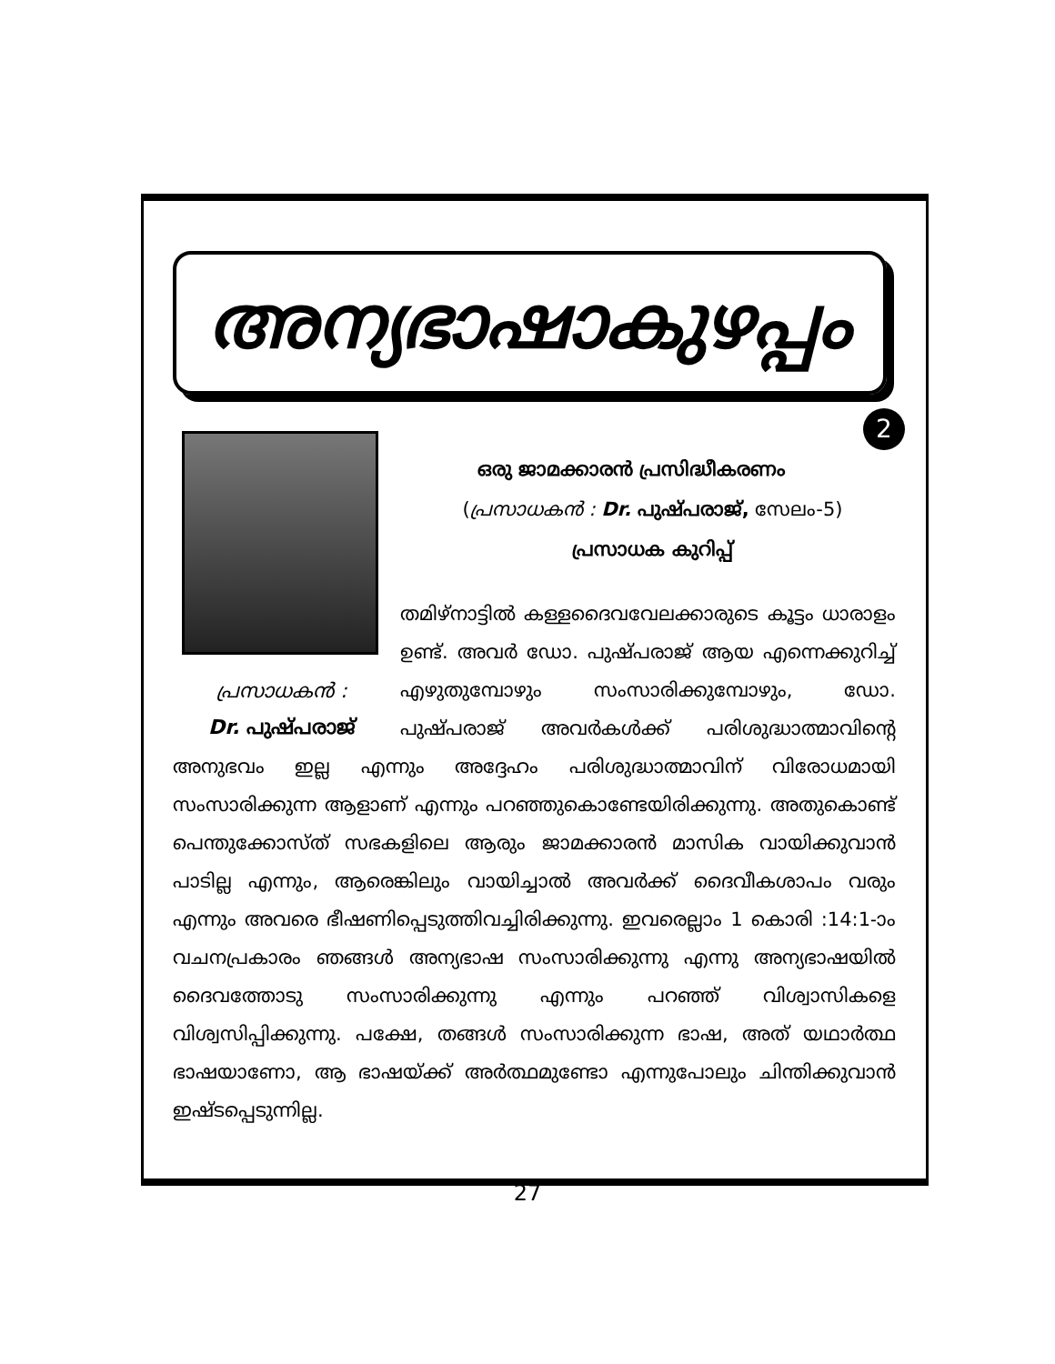അന്യഭാഷാകുഴപ്പം
2
പ്രസാധകൻ :
Dr. പുഷ്പരാജ്
ഒരു ജാമക്കാരൻ പ്രസിദ്ധീകരണം
(പ്രസാധകൻ : Dr. പുഷ്പരാജ്, സേലം-5)
പ്രസാധക കുറിപ്പ്
തമിഴ്നാട്ടിൽ കള്ളദൈവവേലക്കാരുടെ കൂട്ടം ധാരാളം ഉണ്ട്. അവർ ഡോ. പുഷ്പരാജ് ആയ എന്നെക്കുറിച്ച് എഴുതുമ്പോഴും സംസാരിക്കുമ്പോഴും, ഡോ. പുഷ്പരാജ് അവർകൾക്ക് പരിശുദ്ധാത്മാവിന്റെ അനുഭവം ഇല്ല എന്നും അദ്ദേഹം പരിശുദ്ധാത്മാവിന് വിരോധമായി സംസാരിക്കുന്ന ആളാണ് എന്നും പറഞ്ഞുകൊണ്ടേയിരിക്കുന്നു. അതുകൊണ്ട് പെന്തുക്കോസ്ത് സഭകളിലെ ആരും ജാമക്കാരൻ മാസിക വായിക്കുവാൻ പാടില്ല എന്നും, ആരെങ്കിലും വായിച്ചാൽ അവർക്ക് ദൈവീകശാപം വരും എന്നും അവരെ ഭീഷണിപ്പെടുത്തിവച്ചിരിക്കുന്നു. ഇവരെല്ലാം 1 കൊരി :14:1-ാം വചനപ്രകാരം ഞങ്ങൾ അന്യഭാഷ സംസാരിക്കുന്നു എന്നു അന്യഭാഷയിൽ ദൈവത്തോടു സംസാരിക്കുന്നു എന്നും പറഞ്ഞ് വിശ്വാസികളെ വിശ്വസിപ്പിക്കുന്നു. പക്ഷേ, തങ്ങൾ സംസാരിക്കുന്ന ഭാഷ, അത് യഥാർത്ഥ ഭാഷയാണോ, ആ ഭാഷയ്ക്ക് അർത്ഥമുണ്ടോ എന്നുപോലും ചിന്തിക്കുവാൻ ഇഷ്ടപ്പെടുന്നില്ല.
27